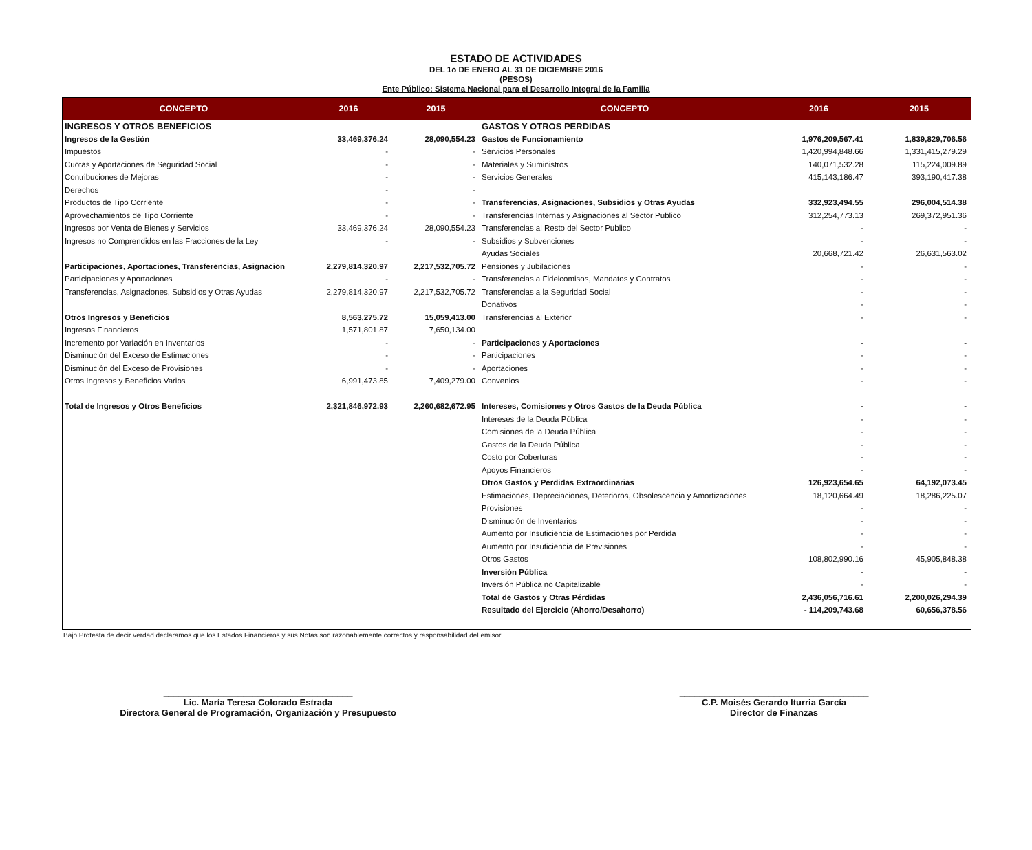ESTADO DE ACTIVIDADES
DEL 1o DE ENERO AL 31 DE DICIEMBRE 2016
(PESOS)
Ente Público: Sistema Nacional para el Desarrollo Integral de la Familia
| CONCEPTO | 2016 | 2015 | CONCEPTO | 2016 | 2015 |
| --- | --- | --- | --- | --- | --- |
| INGRESOS Y OTROS BENEFICIOS | | | GASTOS Y OTROS PERDIDAS | | |
| Ingresos de la Gestión | 33,469,376.24 | 28,090,554.23 | Gastos de Funcionamiento | 1,976,209,567.41 | 1,839,829,706.56 |
| Impuestos | - | - | Servicios Personales | 1,420,994,848.66 | 1,331,415,279.29 |
| Cuotas y Aportaciones de Seguridad Social | - | - | Materiales y Suministros | 140,071,532.28 | 115,224,009.89 |
| Contribuciones de Mejoras | - | - | Servicios Generales | 415,143,186.47 | 393,190,417.38 |
| Derechos | - | - | | | |
| Productos de Tipo Corriente | - | - | Transferencias, Asignaciones, Subsidios y Otras Ayudas | 332,923,494.55 | 296,004,514.38 |
| Aprovechamientos de Tipo Corriente | - | - | Transferencias Internas y Asignaciones al Sector Publico | 312,254,773.13 | 269,372,951.36 |
| Ingresos por Venta de Bienes y Servicios | 33,469,376.24 | 28,090,554.23 | Transferencias al Resto del Sector Publico | - | - |
| Ingresos no Comprendidos en las Fracciones de la Ley | - | - | Subsidios y Subvenciones | - | - |
| | | | Ayudas Sociales | 20,668,721.42 | 26,631,563.02 |
| Participaciones, Aportaciones, Transferencias, Asignacion | 2,279,814,320.97 | 2,217,532,705.72 | Pensiones y Jubilaciones | - | - |
| Participaciones y Aportaciones | - | - | Transferencias a Fideicomisos, Mandatos y Contratos | - | - |
| Transferencias, Asignaciones, Subsidios y Otras Ayudas | 2,279,814,320.97 | 2,217,532,705.72 | Transferencias a la Seguridad Social | - | - |
| | | | Donativos | - | - |
| Otros Ingresos y Beneficios | 8,563,275.72 | 15,059,413.00 | Transferencias al Exterior | - | - |
| Ingresos Financieros | 1,571,801.87 | 7,650,134.00 | | | |
| Incremento por Variación en Inventarios | - | - | Participaciones y Aportaciones | - | - |
| Disminución del Exceso de Estimaciones | - | - | Participaciones | - | - |
| Disminución del Exceso de Provisiones | - | - | Aportaciones | - | - |
| Otros Ingresos y Beneficios Varios | 6,991,473.85 | 7,409,279.00 | Convenios | - | - |
| Total de Ingresos y Otros Beneficios | 2,321,846,972.93 | 2,260,682,672.95 | Intereses, Comisiones y Otros Gastos de la Deuda Pública | - | - |
| | | | Intereses de la Deuda Pública | - | - |
| | | | Comisiones de la Deuda Pública | - | - |
| | | | Gastos de la Deuda Pública | - | - |
| | | | Costo por Coberturas | - | - |
| | | | Apoyos Financieros | - | - |
| | | | Otros Gastos y Perdidas Extraordinarias | 126,923,654.65 | 64,192,073.45 |
| | | | Estimaciones, Depreciaciones, Deterioros, Obsolescencia y Amortizaciones | 18,120,664.49 | 18,286,225.07 |
| | | | Provisiones | - | - |
| | | | Disminución de Inventarios | - | - |
| | | | Aumento por Insuficiencia de Estimaciones por Perdida | - | - |
| | | | Aumento por Insuficiencia de Previsiones | - | - |
| | | | Otros Gastos | 108,802,990.16 | 45,905,848.38 |
| | | | Inversión Pública | - | - |
| | | | Inversión Pública no Capitalizable | - | - |
| | | | Total de Gastos y Otras Pérdidas | 2,436,056,716.61 | 2,200,026,294.39 |
| | | | Resultado del Ejercicio (Ahorro/Desahorro) | - 114,209,743.68 | 60,656,378.56 |
Bajo Protesta de decir verdad declaramos que los Estados Financieros y sus Notas son razonablemente correctos y responsabilidad del emisor.
______________________________________
Lic. María Teresa Colorado Estrada
Directora General de Programación, Organización y Presupuesto
______________________________________
C.P. Moisés Gerardo Iturria García
Director de Finanzas